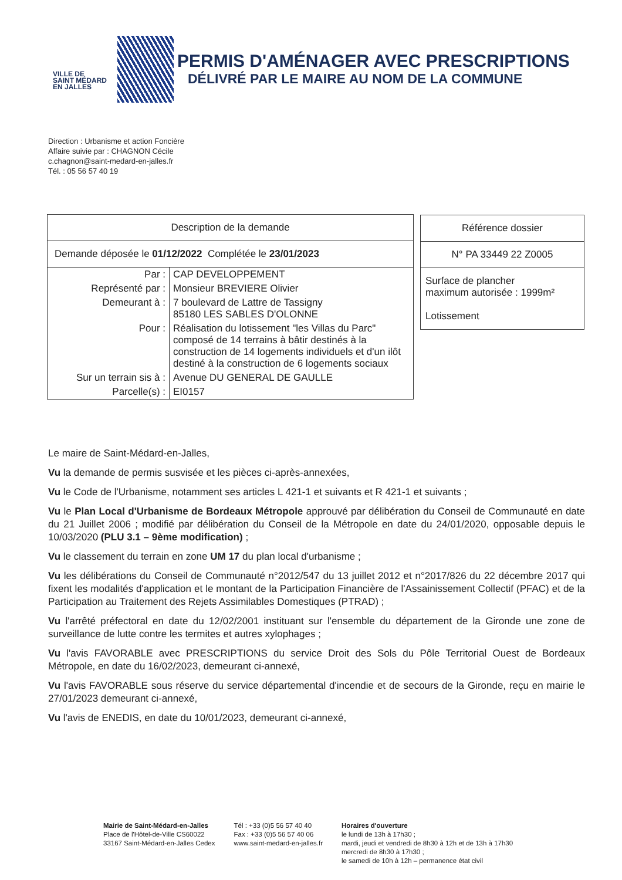VILLE DE
SAINT MÉDARD
EN JALLES
PERMIS D'AMÉNAGER AVEC PRESCRIPTIONS
DÉLIVRÉ PAR LE MAIRE AU NOM DE LA COMMUNE
Direction : Urbanisme et action Foncière
Affaire suivie par : CHAGNON Cécile
c.chagnon@saint-medard-en-jalles.fr
Tél. : 05 56 57 40 19
| Description de la demande | |
| Demande déposée le 01/12/2022 Complétée le 23/01/2023 | |
| Par : | CAP DEVELOPPEMENT |
| Représenté par : | Monsieur BREVIERE Olivier |
| Demeurant à : | 7 boulevard de Lattre de Tassigny 85180 LES SABLES D'OLONNE |
| Pour : | Réalisation du lotissement "les Villas du Parc" composé de 14 terrains à bâtir destinés à la construction de 14 logements individuels et d'un ilôt destiné à la construction de 6 logements sociaux |
| Sur un terrain sis à : | Avenue DU GENERAL DE GAULLE |
| Parcelle(s) : | EI0157 |
| Référence dossier |
| N° PA 33449 22 Z0005 |
| Surface de plancher maximum autorisée : 1999m² Lotissement |
Le maire de Saint-Médard-en-Jalles,
Vu la demande de permis susvisée et les pièces ci-après-annexées,
Vu le Code de l'Urbanisme, notamment ses articles L 421-1 et suivants et R 421-1 et suivants ;
Vu le Plan Local d'Urbanisme de Bordeaux Métropole approuvé par délibération du Conseil de Communauté en date du 21 Juillet 2006 ; modifié par délibération du Conseil de la Métropole en date du 24/01/2020, opposable depuis le 10/03/2020 (PLU 3.1 – 9ème modification) ;
Vu le classement du terrain en zone UM 17 du plan local d'urbanisme ;
Vu les délibérations du Conseil de Communauté n°2012/547 du 13 juillet 2012 et n°2017/826 du 22 décembre 2017 qui fixent les modalités d'application et le montant de la Participation Financière de l'Assainissement Collectif (PFAC) et de la Participation au Traitement des Rejets Assimilables Domestiques (PTRAD) ;
Vu l'arrêté préfectoral en date du 12/02/2001 instituant sur l'ensemble du département de la Gironde une zone de surveillance de lutte contre les termites et autres xylophages ;
Vu l'avis FAVORABLE avec PRESCRIPTIONS du service Droit des Sols du Pôle Territorial Ouest de Bordeaux Métropole, en date du 16/02/2023, demeurant ci-annexé,
Vu l'avis FAVORABLE sous réserve du service départemental d'incendie et de secours de la Gironde, reçu en mairie le 27/01/2023 demeurant ci-annexé,
Vu l'avis de ENEDIS, en date du 10/01/2023, demeurant ci-annexé,
Mairie de Saint-Médard-en-Jalles
Place de l'Hôtel-de-Ville CS60022
33167 Saint-Médard-en-Jalles Cedex
Tél : +33 (0)5 56 57 40 40
Fax : +33 (0)5 56 57 40 06
www.saint-medard-en-jalles.fr
Horaires d'ouverture
le lundi de 13h à 17h30 ;
mardi, jeudi et vendredi de 8h30 à 12h et de 13h à 17h30
mercredi de 8h30 à 17h30 ;
le samedi de 10h à 12h – permanence état civil